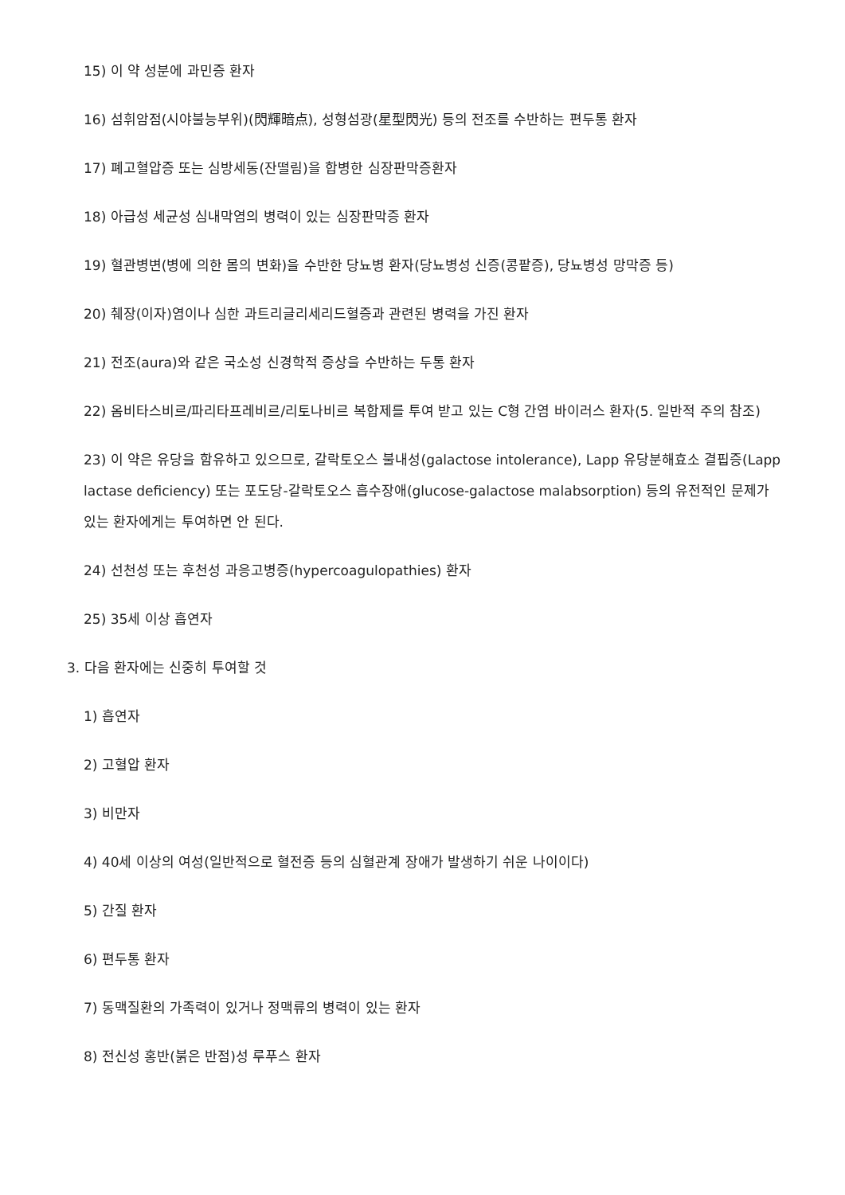15) 이 약 성분에 과민증 환자
16) 섬휘암점(시야불능부위)(閃輝暗点), 성형섬광(星型閃光) 등의 전조를 수반하는 편두통 환자
17) 폐고혈압증 또는 심방세동(잔떨림)을 합병한 심장판막증환자
18) 아급성 세균성 심내막염의 병력이 있는 심장판막증 환자
19) 혈관병변(병에 의한 몸의 변화)을 수반한 당뇨병 환자(당뇨병성 신증(콩팥증), 당뇨병성 망막증 등)
20) 췌장(이자)염이나 심한 과트리글리세리드혈증과 관련된 병력을 가진 환자
21) 전조(aura)와 같은 국소성 신경학적 증상을 수반하는 두통 환자
22) 옴비타스비르/파리타프레비르/리토나비르 복합제를 투여 받고 있는 C형 간염 바이러스 환자(5. 일반적 주의 참조)
23) 이 약은 유당을 함유하고 있으므로, 갈락토오스 불내성(galactose intolerance), Lapp 유당분해효소 결핍증(Lapp lactase deficiency) 또는 포도당-갈락토오스 흡수장애(glucose-galactose malabsorption) 등의 유전적인 문제가 있는 환자에게는 투여하면 안 된다.
24) 선천성 또는 후천성 과응고병증(hypercoagulopathies) 환자
25) 35세 이상 흡연자
3. 다음 환자에는 신중히 투여할 것
1) 흡연자
2) 고혈압 환자
3) 비만자
4) 40세 이상의 여성(일반적으로 혈전증 등의 심혈관계 장애가 발생하기 쉬운 나이이다)
5) 간질 환자
6) 편두통 환자
7) 동맥질환의 가족력이 있거나 정맥류의 병력이 있는 환자
8) 전신성 홍반(붉은 반점)성 루푸스 환자